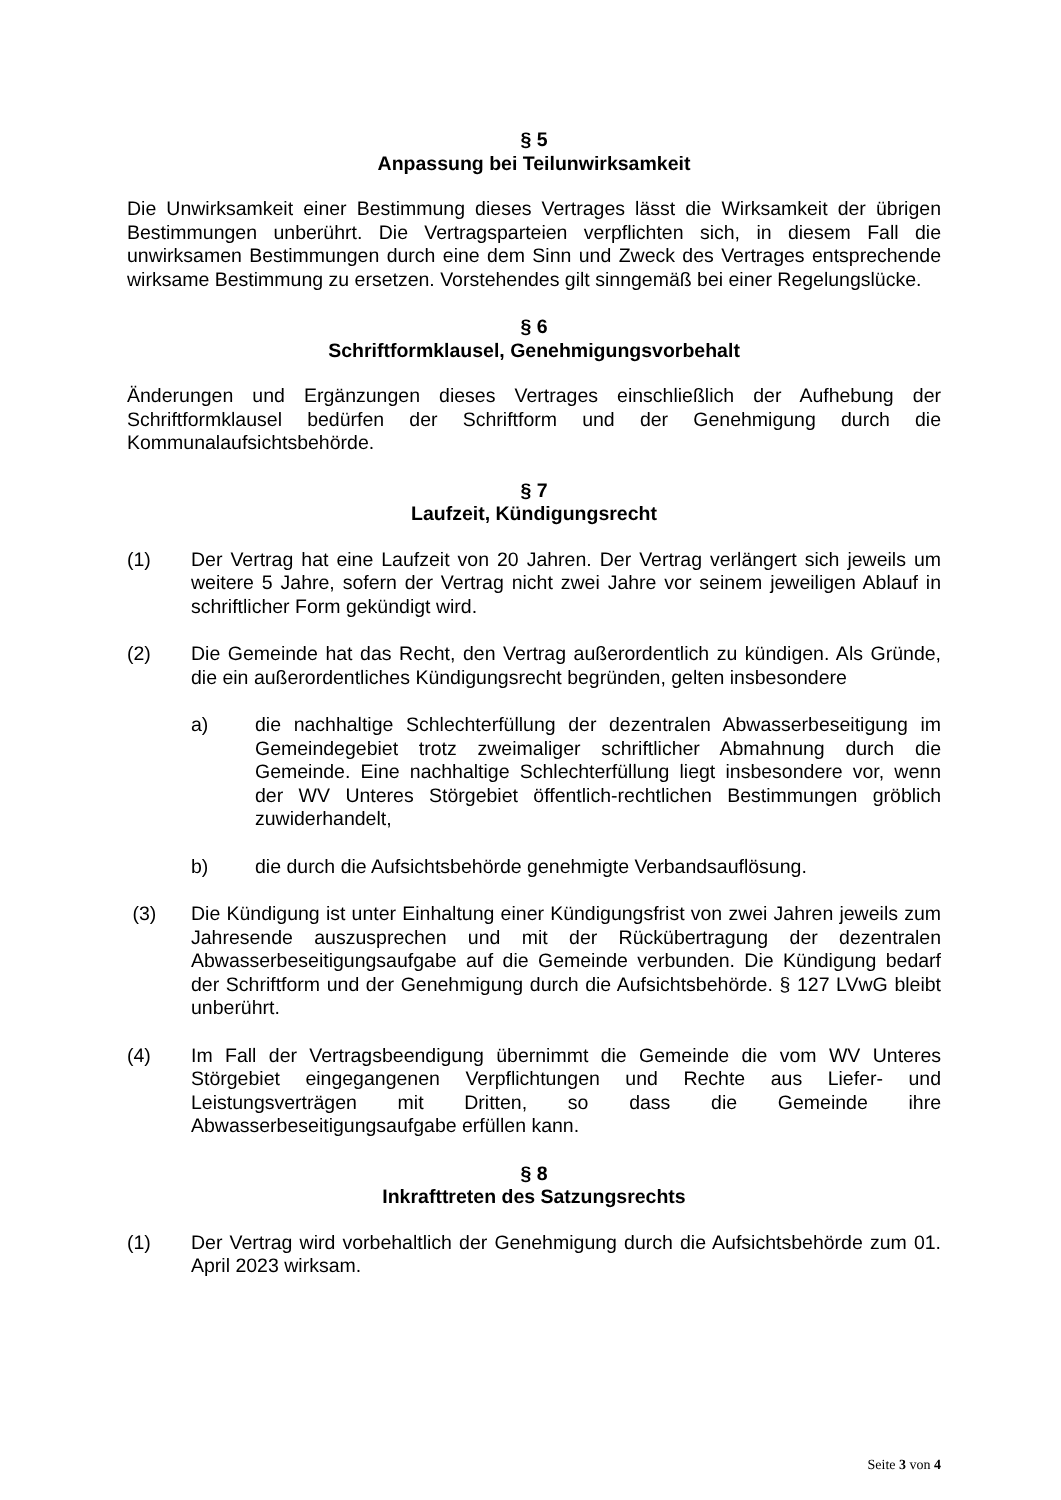§ 5
Anpassung bei Teilunwirksamkeit
Die Unwirksamkeit einer Bestimmung dieses Vertrages lässt die Wirksamkeit der übrigen Bestimmungen unberührt. Die Vertragsparteien verpflichten sich, in diesem Fall die unwirksamen Bestimmungen durch eine dem Sinn und Zweck des Vertrages entsprechende wirksame Bestimmung zu ersetzen. Vorstehendes gilt sinngemäß bei einer Regelungslücke.
§ 6
Schriftformklausel, Genehmigungsvorbehalt
Änderungen und Ergänzungen dieses Vertrages einschließlich der Aufhebung der Schriftformklausel bedürfen der Schriftform und der Genehmigung durch die Kommunalaufsichtsbehörde.
§ 7
Laufzeit, Kündigungsrecht
(1) Der Vertrag hat eine Laufzeit von 20 Jahren. Der Vertrag verlängert sich jeweils um weitere 5 Jahre, sofern der Vertrag nicht zwei Jahre vor seinem jeweiligen Ablauf in schriftlicher Form gekündigt wird.
(2) Die Gemeinde hat das Recht, den Vertrag außerordentlich zu kündigen. Als Gründe, die ein außerordentliches Kündigungsrecht begründen, gelten insbesondere
a) die nachhaltige Schlechterfüllung der dezentralen Abwasserbeseitigung im Gemeindegebiet trotz zweimaliger schriftlicher Abmahnung durch die Gemeinde. Eine nachhaltige Schlechterfüllung liegt insbesondere vor, wenn der WV Unteres Störgebiet öffentlich-rechtlichen Bestimmungen gröblich zuwiderhandelt,
b) die durch die Aufsichtsbehörde genehmigte Verbandsauflösung.
(3) Die Kündigung ist unter Einhaltung einer Kündigungsfrist von zwei Jahren jeweils zum Jahresende auszusprechen und mit der Rückübertragung der dezentralen Abwasserbeseitigungsaufgabe auf die Gemeinde verbunden. Die Kündigung bedarf der Schriftform und der Genehmigung durch die Aufsichtsbehörde. § 127 LVwG bleibt unberührt.
(4) Im Fall der Vertragsbeendigung übernimmt die Gemeinde die vom WV Unteres Störgebiet eingegangenen Verpflichtungen und Rechte aus Liefer- und Leistungsverträgen mit Dritten, so dass die Gemeinde ihre Abwasserbeseitigungsaufgabe erfüllen kann.
§ 8
Inkrafttreten des Satzungsrechts
(1) Der Vertrag wird vorbehaltlich der Genehmigung durch die Aufsichtsbehörde zum 01. April 2023 wirksam.
Seite 3 von 4